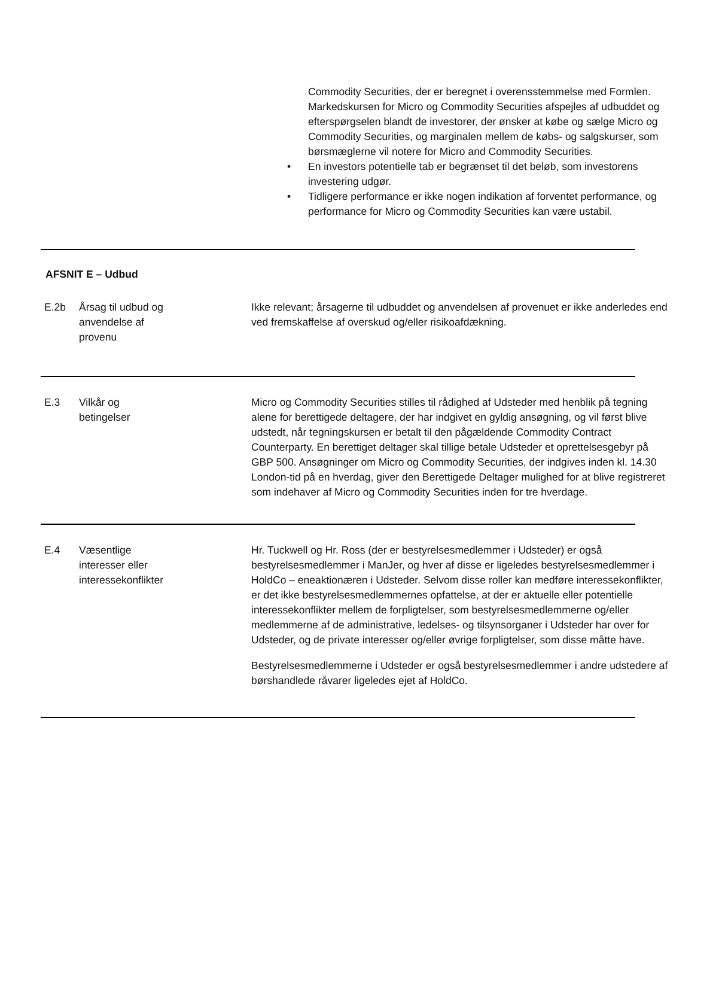Commodity Securities, der er beregnet i overensstemmelse med Formlen. Markedskursen for Micro og Commodity Securities afspejles af udbuddet og efterspørgselen blandt de investorer, der ønsker at købe og sælge Micro og Commodity Securities, og marginalen mellem de købs- og salgskurser, som børsmæglerne vil notere for Micro and Commodity Securities.
• En investors potentielle tab er begrænset til det beløb, som investorens investering udgør.
• Tidligere performance er ikke nogen indikation af forventet performance, og performance for Micro og Commodity Securities kan være ustabil.
AFSNIT E – Udbud
| E.2b | Årsag til udbud og anvendelse af provenu | Ikke relevant; årsagerne til udbuddet og anvendelsen af provenuet er ikke anderledes end ved fremskaffelse af overskud og/eller risikoafdækning. |
| E.3 | Vilkår og betingelser | Micro og Commodity Securities stilles til rådighed af Udsteder med henblik på tegning alene for berettigede deltagere, der har indgivet en gyldig ansøgning, og vil først blive udstedt, når tegningskursen er betalt til den pågældende Commodity Contract Counterparty. En berettiget deltager skal tillige betale Udsteder et oprettelsesgebyr på GBP 500. Ansøgninger om Micro og Commodity Securities, der indgives inden kl. 14.30 London-tid på en hverdag, giver den Berettigede Deltager mulighed for at blive registreret som indehaver af Micro og Commodity Securities inden for tre hverdage. |
| E.4 | Væsentlige interesser eller interessekonflikter | Hr. Tuckwell og Hr. Ross (der er bestyrelsesmedlemmer i Udsteder) er også bestyrelsesmedlemmer i ManJer, og hver af disse er ligeledes bestyrelsesmedlemmer i HoldCo – eneaktionæren i Udsteder. Selvom disse roller kan medføre interessekonflikter, er det ikke bestyrelsesmedlemmernes opfattelse, at der er aktuelle eller potentielle interessekonflikter mellem de forpligtelser, som bestyrelsesmedlemmerne og/eller medlemmerne af de administrative, ledelses- og tilsynsorganer i Udsteder har over for Udsteder, og de private interesser og/eller øvrige forpligtelser, som disse måtte have. Bestyrelsesmedlemmerne i Udsteder er også bestyrelsesmedlemmer i andre udstedere af børshandlede råvarer ligeledes ejet af HoldCo. |